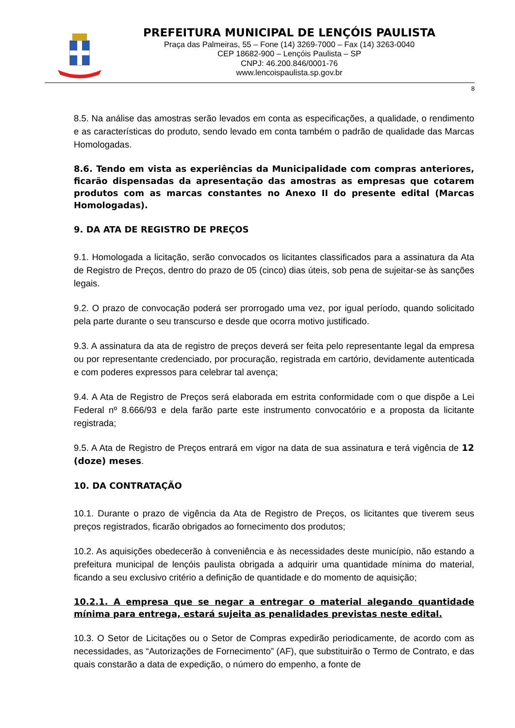PREFEITURA MUNICIPAL DE LENÇÓIS PAULISTA
Praça das Palmeiras, 55 – Fone (14) 3269-7000 – Fax (14) 3263-0040
CEP 18682-900 – Lençóis Paulista – SP
CNPJ: 46.200.846/0001-76
www.lencoispaulista.sp.gov.br
8
8.5. Na análise das amostras serão levados em conta as especificações, a qualidade, o rendimento e as características do produto, sendo levado em conta também o padrão de qualidade das Marcas Homologadas.
8.6. Tendo em vista as experiências da Municipalidade com compras anteriores, ficarão dispensadas da apresentação das amostras as empresas que cotarem produtos com as marcas constantes no Anexo II do presente edital (Marcas Homologadas).
9. DA ATA DE REGISTRO DE PREÇOS
9.1. Homologada a licitação, serão convocados os licitantes classificados para a assinatura da Ata de Registro de Preços, dentro do prazo de 05 (cinco) dias úteis, sob pena de sujeitar-se às sanções legais.
9.2. O prazo de convocação poderá ser prorrogado uma vez, por igual período, quando solicitado pela parte durante o seu transcurso e desde que ocorra motivo justificado.
9.3. A assinatura da ata de registro de preços deverá ser feita pelo representante legal da empresa ou por representante credenciado, por procuração, registrada em cartório, devidamente autenticada e com poderes expressos para celebrar tal avença;
9.4. A Ata de Registro de Preços será elaborada em estrita conformidade com o que dispõe a Lei Federal nº 8.666/93 e dela farão parte este instrumento convocatório e a proposta da licitante registrada;
9.5. A Ata de Registro de Preços entrará em vigor na data de sua assinatura e terá vigência de 12 (doze) meses.
10. DA CONTRATAÇÃO
10.1. Durante o prazo de vigência da Ata de Registro de Preços, os licitantes que tiverem seus preços registrados, ficarão obrigados ao fornecimento dos produtos;
10.2. As aquisições obedecerão à conveniência e às necessidades deste município, não estando a prefeitura municipal de lençóis paulista obrigada a adquirir uma quantidade mínima do material, ficando a seu exclusivo critério a definição de quantidade e do momento de aquisição;
10.2.1. A empresa que se negar a entregar o material alegando quantidade mínima para entrega, estará sujeita as penalidades previstas neste edital.
10.3. O Setor de Licitações ou o Setor de Compras expedirão periodicamente, de acordo com as necessidades, as “Autorizações de Fornecimento” (AF), que substituirão o Termo de Contrato, e das quais constarão a data de expedição, o número do empenho, a fonte de